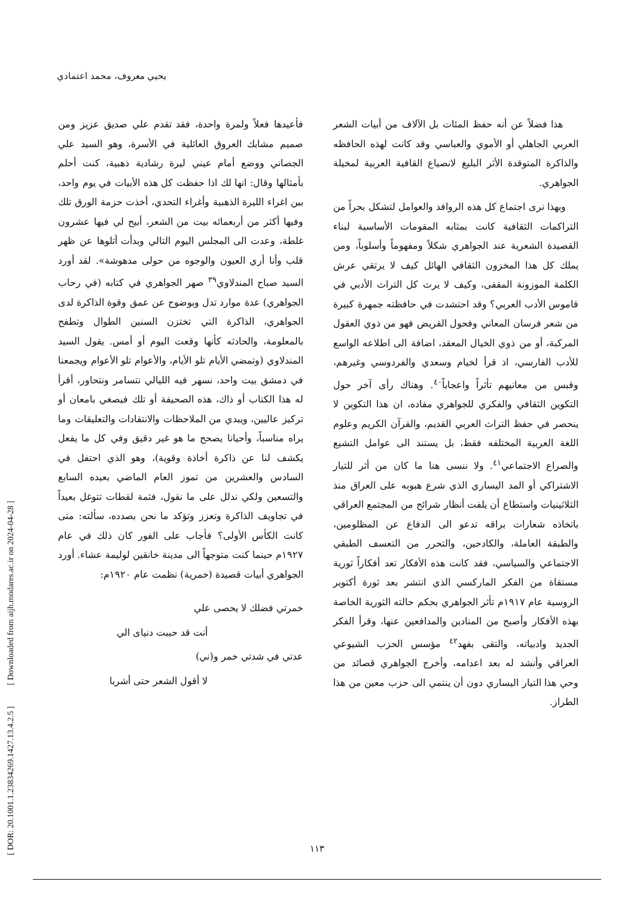يحيي معروف، محمد اعتمادي
[ DOR: 20.1001.1.23834269.1427.13.4.2.5 ] [ Downloaded from aijh.modares.ac.ir on 2024-04-28 ]
فأعيدها فعلاً ولمرة واحدة، فقد تقدم علي صديق عزيز ومن صميم مشابك العروق العائلية في الأسرة، وهو السيد علي الجصاني ووضع أمام عيني ليرة رشادية ذهبية، كنت أحلم بأمثالها وقال: انها لك اذا حفظت كل هذه الأبيات في يوم واحد، بين اغراء الليرة الذهبية وأغراء التحدي، أخذت حزمة الورق تلك وفيها أكثر من أربعمائه بيت من الشعر، أبيح لي فيها عشرون غلطة، وعدت الى المجلس اليوم التالي وبدأت أتلوها عن ظهر قلب وأنا أري العيون والوجوه من حولى مدهوشة». لقد أورد السيد صباح المندلاوي<sup>٣٩</sup> صهر الجواهري في كتابه (في رحاب الجواهري) عدة موارد تدل وبوضوح عن عمق وقوة الذاكرة لدى الجواهري، الذاكرة التي تختزن السنين الطوال وتطفح بالمعلومة، والحادثه كأنها وقعت اليوم أو أمس. يقول السيد المندلاوي (وتمضي الأيام تلو الأيام، والأعوام تلو الأعوام ويجمعنا في دمشق بيت واحد، نسهر فيه الليالي نتسامر ونتحاور، أقرأ له هذا الكتاب أو ذاك، هذه الصحيفة أو تلك فيصغي بامعان أو تركيز عاليين، ويبدي من الملاحظات والانتقادات والتعليقات وما يراه مناسباً، وأحيانا يصحح ما هو غير دقيق وفي كل ما يفعل يكشف لنا عن ذاكرة أخاذة وقوية)، وهو الذي احتفل في السادس والعشرين من تموز العام الماضي بعيده السابع والتسعين ولكي ندلل على ما نقول، فثمة لقطات تتوغل بعيداً في تجاويف الذاكرة وتعزز وتؤكد ما نحن بصدده، سألته: متى كانت الكأس الأولى؟ فأجاب على الفور كان ذلك في عام ١٩٢٧م حينما كنت متوجهاً الى مدينة خانقين لوليمة عشاء. أورد الجواهري أبيات قصيدة (خمرية) نظمت عام ١٩٢٠م:
خمرتي فضلك لا يحصى علي
أنت قد حببت دنياى الي
عدتي في شدتي خمر و(ني)
لا أقول الشعر حتى أشربا
هذا فضلاً عن أنه حفظ المئات بل الآلاف من أبيات الشعر العربي الجاهلي أو الأموي والعباسي وقد كانت لهذه الحافظه والذاكرة المتوقدة الأثر البليغ لانصياع القافية العربية لمخيلة الجواهري.
وبهذا نرى اجتماع كل هذه الروافد والعوامل لتشكل بحراً من التراكمات الثقافية كانت بمثابه المقومات الأساسية لبناء القصيدة الشعرية عند الجواهري شكلاً ومفهوماً وأسلوباً، ومن يملك كل هذا المخزون الثقافي الهائل كيف لا يرتقي عرش الكلمة الموزونة المقفى، وكيف لا يرث كل التراث الأدبي في قاموس الأدب العربي؟ وقد احتشدت في حافظته جمهرة كبيرة من شعر فرسان المعاني وفحول القريض فهو من ذوي العقول المركبة، أو من ذوي الخيال المعقد، اضافة الى اطلاعه الواسع للأدب الفارسي، اذ قرأ لخيام وسعدي والفردوسي وغيرهم، وقبس من معانيهم تأثراً واعجاباً<sup>٤٠</sup>. وهناك رأى آخر حول التكوين الثقافي والفكري للجواهري مفاده، ان هذا التكوين لا ينحصر في حفظ التراث العربي القديم، والقرآن الكريم وعلوم اللغة العربية المختلفه فقط، بل يستند الى عوامل التشيع والصراع الاجتماعي<sup>٤١</sup>. ولا ننسى هنا ما كان من أثر للتيار الاشتراكي أو المد اليساري الذي شرع هبوبه على العراق منذ الثلاثينيات واستطاع أن يلفت أنظار شرائح من المجتمع العراقي باتخاذه شعارات براقه تدعو الى الدفاع عن المظلومين، والطبقة العاملة، والكادحين، والتحرر من التعسف الطبقي الاجتماعي والسياسي، فقد كانت هذه الأفكار تعد أفكاراً ثورية مستقاة من الفكر الماركسي الذي انتشر بعد ثورة أكتوبر الروسية عام ١٩١٧م تأثر الجواهري بحكم حالته الثورية الخاصة بهذه الأفكار وأصبح من المنادين والمدافعين عنها، وقرأ الفكر الجديد وادبياته، والتقى بفهد<sup>٤٢</sup> مؤسس الحزب الشيوعي العراقي وأنشد له بعد اعدامه، وأخرج الجواهري قصائد من وحي هذا التيار اليساري دون أن ينتمي الى حزب معين من هذا الطراز.
١١٣